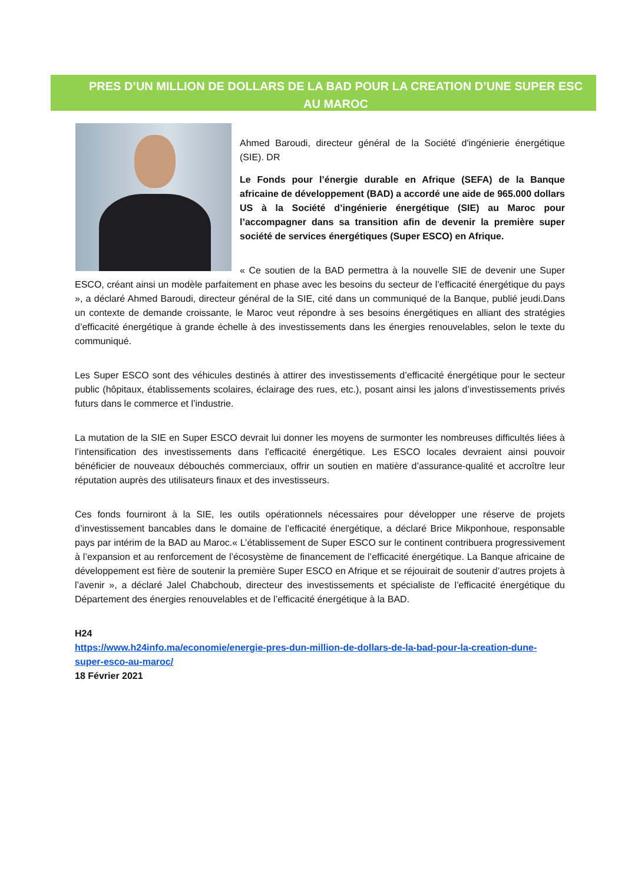PRES D’UN MILLION DE DOLLARS DE LA BAD POUR LA CREATION D’UNE SUPER ESC AU MAROC
Ahmed Baroudi, directeur général de la Société d'ingénierie énergétique (SIE). DR
Le Fonds pour l’énergie durable en Afrique (SEFA) de la Banque africaine de développement (BAD) a accordé une aide de 965.000 dollars US à la Société d’ingénierie énergétique (SIE) au Maroc pour l’accompagner dans sa transition afin de devenir la première super société de services énergétiques (Super ESCO) en Afrique.
« Ce soutien de la BAD permettra à la nouvelle SIE de devenir une Super ESCO, créant ainsi un modèle parfaitement en phase avec les besoins du secteur de l’efficacité énergétique du pays », a déclaré Ahmed Baroudi, directeur général de la SIE, cité dans un communiqué de la Banque, publié jeudi.Dans un contexte de demande croissante, le Maroc veut répondre à ses besoins énergétiques en alliant des stratégies d’efficacité énergétique à grande échelle à des investissements dans les énergies renouvelables, selon le texte du communiqué.
Les Super ESCO sont des véhicules destinés à attirer des investissements d’efficacité énergétique pour le secteur public (hôpitaux, établissements scolaires, éclairage des rues, etc.), posant ainsi les jalons d’investissements privés futurs dans le commerce et l’industrie.
La mutation de la SIE en Super ESCO devrait lui donner les moyens de surmonter les nombreuses difficultés liées à l’intensification des investissements dans l’efficacité énergétique. Les ESCO locales devraient ainsi pouvoir bénéficier de nouveaux débouchés commerciaux, offrir un soutien en matière d’assurance-qualité et accroître leur réputation auprès des utilisateurs finaux et des investisseurs.
Ces fonds fourniront à la SIE, les outils opérationnels nécessaires pour développer une réserve de projets d’investissement bancables dans le domaine de l’efficacité énergétique, a déclaré Brice Mikponhoue, responsable pays par intérim de la BAD au Maroc.« L’établissement de Super ESCO sur le continent contribuera progressivement à l’expansion et au renforcement de l’écosystème de financement de l’efficacité énergétique. La Banque africaine de développement est fière de soutenir la première Super ESCO en Afrique et se réjouirait de soutenir d’autres projets à l’avenir », a déclaré Jalel Chabchoub, directeur des investissements et spécialiste de l’efficacité énergétique du Département des énergies renouvelables et de l’efficacité énergétique à la BAD.
H24
https://www.h24info.ma/economie/energie-pres-dun-million-de-dollars-de-la-bad-pour-la-creation-dune-super-esco-au-maroc/
18 Février 2021